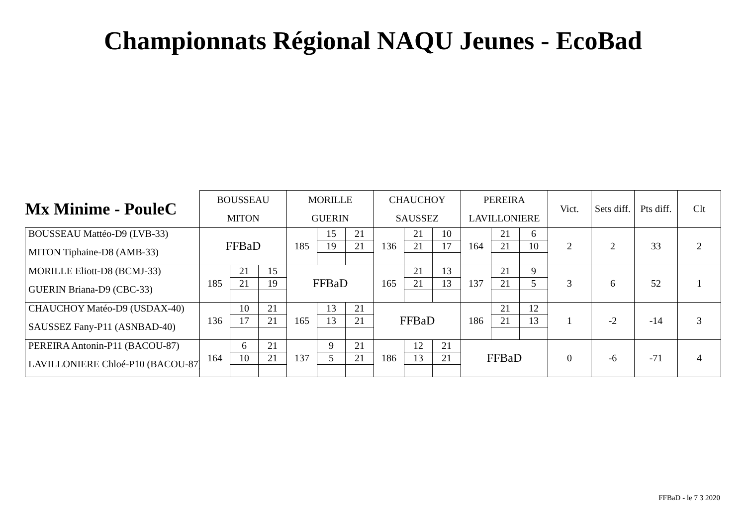Championnats Régional NAQU Jeunes - EcoBad
| Mx Minime - PouleC | BOUSSEAU | | | MORILLE | | | CHAUCHOY | | | PEREIRA | | | Vict. | Sets diff. | Pts diff. | Clt |
| --- | --- | --- | --- | --- | --- | --- | --- | --- | --- | --- | --- | --- | --- | --- | --- | --- |
| | MITON | | | GUERIN | | | SAUSSEZ | | | LAVILLONIERE | | | | | | |
| BOUSSEAU Mattéo-D9 (LVB-33) | FFBaD | | | 185 | 15 | 21 | 136 | 21 | 10 | 164 | 21 | 6 | 2 | 2 | 33 | 2 |
| MITON Tiphaine-D8 (AMB-33) | | | | | 19 | 21 | | 21 | 17 | | 21 | 10 | | | | |
| MORILLE Eliott-D8 (BCMJ-33) | 185 | 21 | 15 | FFBaD | | | 165 | 21 | 13 | 137 | 21 | 9 | 3 | 6 | 52 | 1 |
| GUERIN Briana-D9 (CBC-33) | | 21 | 19 | | | | | 21 | 13 | | 21 | 5 | | | | |
| CHAUCHOY Matéo-D9 (USDAX-40) | 136 | 10 | 21 | 165 | 13 | 21 | FFBaD | | | 186 | 21 | 12 | 1 | -2 | -14 | 3 |
| SAUSSEZ Fany-P11 (ASNBAD-40) | | 17 | 21 | | 13 | 21 | | | | | 21 | 13 | | | | |
| PEREIRA Antonin-P11 (BACOU-87) | 164 | 6 | 21 | 137 | 9 | 21 | 186 | 12 | 21 | FFBaD | | | 0 | -6 | -71 | 4 |
| LAVILLONIERE Chloé-P10 (BACOU-87) | | 10 | 21 | | 5 | 21 | | 13 | 21 | | | | | | | |
FFBaD - le 7 3 2020